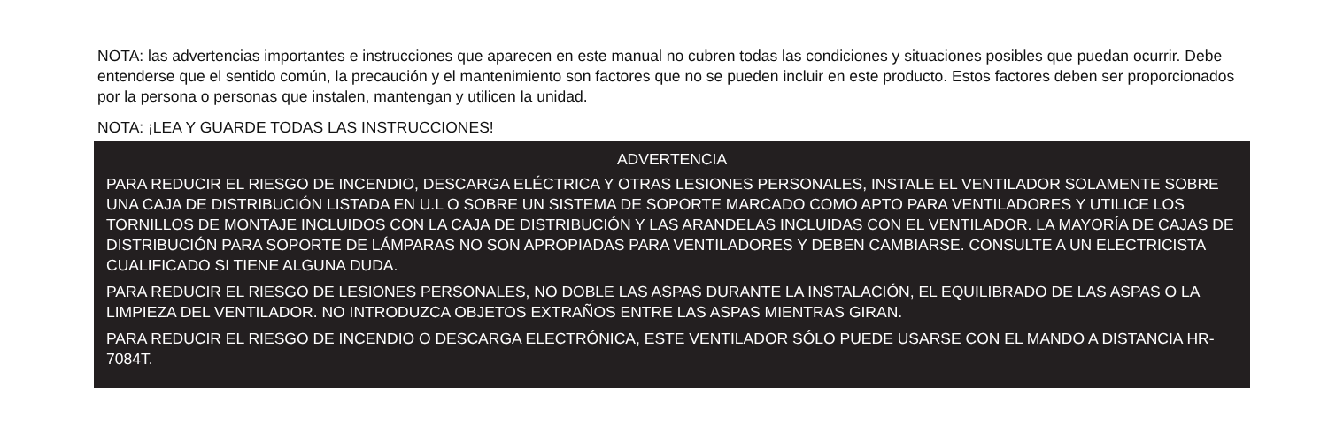NOTA: las advertencias importantes e instrucciones que aparecen en este manual no cubren todas las condiciones y situaciones posibles que puedan ocurrir. Debe entenderse que el sentido común, la precaución y el mantenimiento son factores que no se pueden incluir en este producto. Estos factores deben ser proporcionados por la persona o personas que instalen, mantengan y utilicen la unidad.
NOTA: ¡LEA Y GUARDE TODAS LAS INSTRUCCIONES!
ADVERTENCIA
PARA REDUCIR EL RIESGO DE INCENDIO, DESCARGA ELÉCTRICA Y OTRAS LESIONES PERSONALES, INSTALE EL VENTILADOR SOLAMENTE SOBRE UNA CAJA DE DISTRIBUCIÓN LISTADA EN U.L O SOBRE UN SISTEMA DE SOPORTE MARCADO COMO APTO PARA VENTILADORES Y UTILICE LOS TORNILLOS DE MONTAJE INCLUIDOS CON LA CAJA DE DISTRIBUCIÓN Y LAS ARANDELAS INCLUIDAS CON EL VENTILADOR. LA MAYORÍA DE CAJAS DE DISTRIBUCIÓN PARA SOPORTE DE LÁMPARAS NO SON APROPIADAS PARA VENTILADORES Y DEBEN CAMBIARSE. CONSULTE A UN ELECTRICISTA CUALIFICADO SI TIENE ALGUNA DUDA.
PARA REDUCIR EL RIESGO DE LESIONES PERSONALES, NO DOBLE LAS ASPAS DURANTE LA INSTALACIÓN, EL EQUILIBRADO DE LAS ASPAS O LA LIMPIEZA DEL VENTILADOR. NO INTRODUZCA OBJETOS EXTRAÑOS ENTRE LAS ASPAS MIENTRAS GIRAN.
PARA REDUCIR EL RIESGO DE INCENDIO O DESCARGA ELECTRÓNICA, ESTE VENTILADOR SÓLO PUEDE USARSE CON EL MANDO A DISTANCIA HR-7084T.